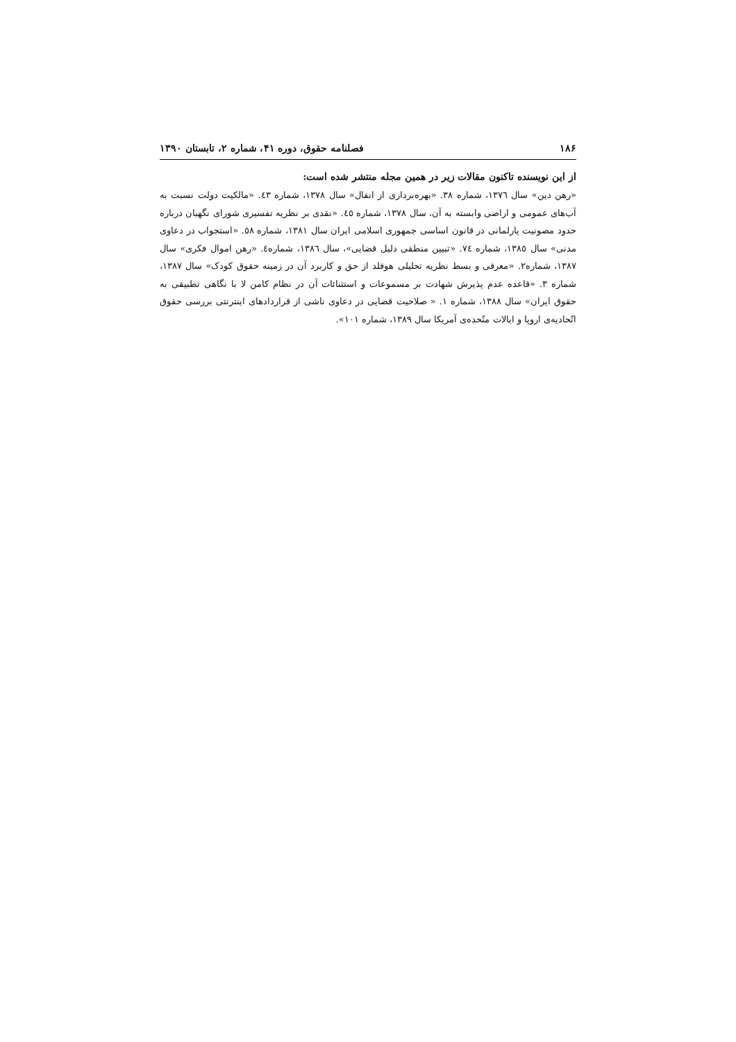۱۸۶ فصلنامه حقوق، دوره ۴۱، شماره ۲، تابستان ۱۳۹۰
از این نویسنده تاکنون مقالات زیر در همین مجله منتشر شده است:
«رهن دین» سال ١٣٧٦، شماره ٣٨. «بهره‌برداری از انفال» سال ١٣٧٨، شماره ٤٣. «مالکیت دولت نسبت به آب‌های عمومی و اراضی وابسته به آن، سال ١٣٧٨، شماره ٤٥. «نقدی بر نظریه تفسیری شورای نگهبان درباره حدود مصونیت پارلمانی در قانون اساسی جمهوری اسلامی ایران سال ١٣٨١، شماره ٥٨. «استجواب در دعاوی مدنی» سال ١٣٨٥، شماره ٧٤. «تبیین منطقی دلیل قضایی»، سال ١٣٨٦، شماره٤. «رهن اموال فکری» سال ١٣٨٧، شماره٢. «معرفی و بسط نظریه تحلیلی هوفلد از حق و کاربرد آن در زمینه حقوق کودک» سال ١٣٨٧، شماره ٣. «قاعده عدم پذیرش شهادت بر مسموعات و استثنائات آن در نظام کامن لا با نگاهی تطبیقی به حقوق ایران» سال ١٣٨٨، شماره ١. « صلاحیت قضایی در دعاوی ناشی از قراردادهای اینترنتی بررسی حقوق اتّحادیه‌ی اروپا و ایالات متّحده‌ی آمریکا سال ١٣٨٩، شماره ١٠١».